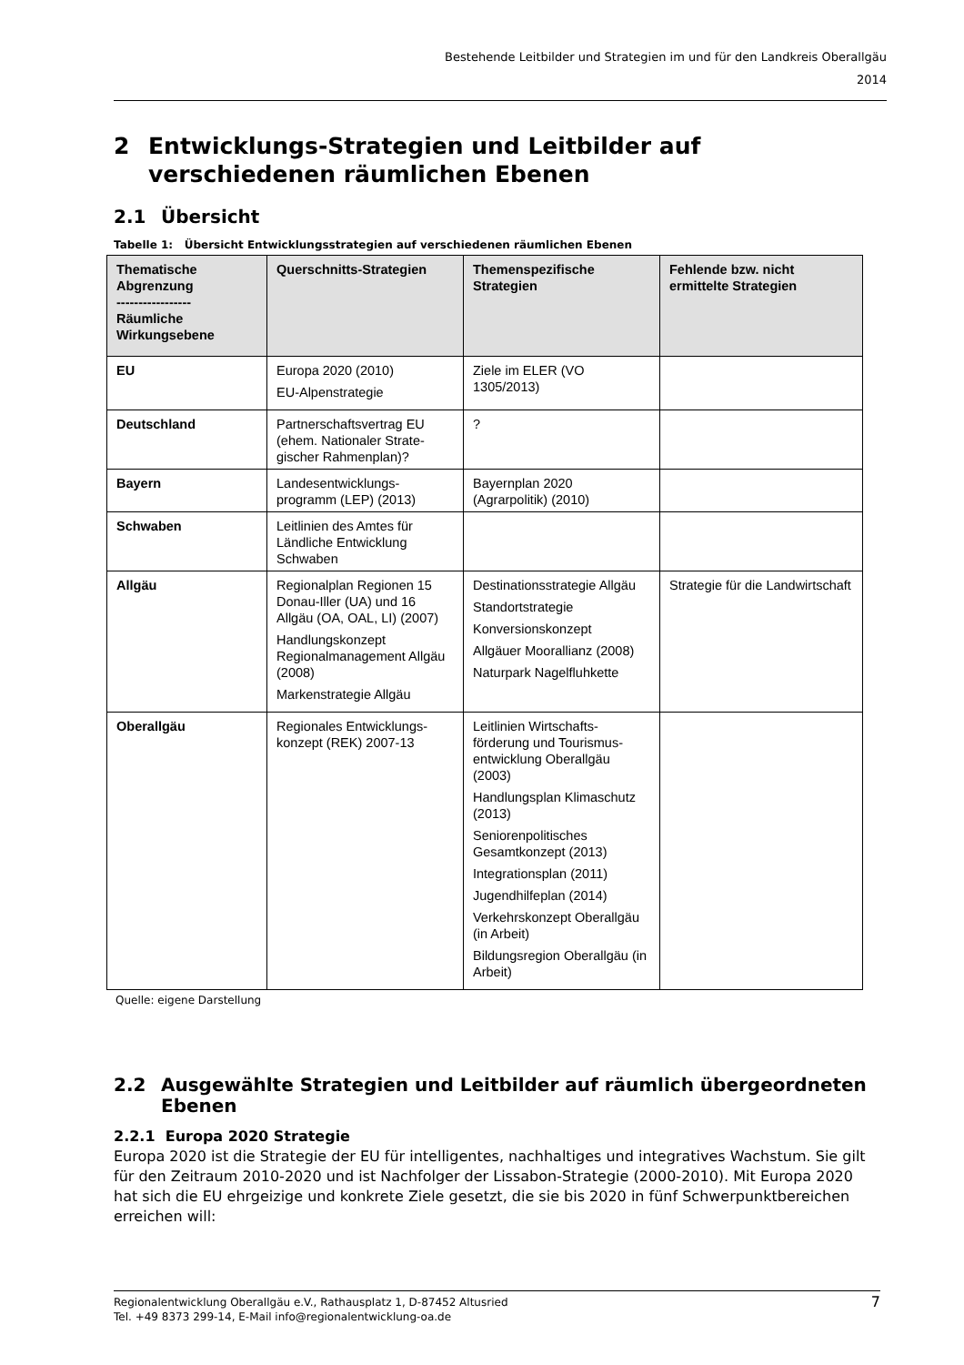Bestehende Leitbilder und Strategien im und für den Landkreis Oberallgäu
2014
2 Entwicklungs-Strategien und Leitbilder auf verschiedenen räumlichen Ebenen
2.1 Übersicht
Tabelle 1: Übersicht Entwicklungsstrategien auf verschiedenen räumlichen Ebenen
| Thematische Abgrenzung ----------------- Räumliche Wirkungsebene | Querschnitts-Strategien | Themenspezifische Strategien | Fehlende bzw. nicht ermittelte Strategien |
| --- | --- | --- | --- |
| EU | Europa 2020 (2010) EU-Alpenstrategie | Ziele im ELER (VO 1305/2013) | |
| Deutschland | Partnerschaftsvertrag EU (ehem. Nationaler Strate-gischer Rahmenplan)? | ? | |
| Bayern | Landesentwicklungs-programm (LEP) (2013) | Bayernplan 2020 (Agrarpolitik) (2010) | |
| Schwaben | Leitlinien des Amtes für Ländliche Entwicklung Schwaben | | |
| Allgäu | Regionalplan Regionen 15 Donau-Iller (UA) und 16 Allgäu (OA, OAL, LI) (2007) Handlungskonzept Regionalmanagement Allgäu (2008) Markenstrategie Allgäu | Destinationsstrategie Allgäu Standortstrategie Konversionskonzept Allgäuer Moorallianz (2008) Naturpark Nagelfluhkette | Strategie für die Landwirtschaft |
| Oberallgäu | Regionales Entwicklungs-konzept (REK) 2007-13 | Leitlinien Wirtschafts-förderung und Tourismus-entwicklung Oberallgäu (2003) Handlungsplan Klimaschutz (2013) Seniorenpolitisches Gesamtkonzept (2013) Integrationsplan (2011) Jugendhilfeplan (2014) Verkehrskonzept Oberallgäu (in Arbeit) Bildungsregion Oberallgäu (in Arbeit) | |
Quelle: eigene Darstellung
2.2 Ausgewählte Strategien und Leitbilder auf räumlich übergeordneten Ebenen
2.2.1 Europa 2020 Strategie
Europa 2020 ist die Strategie der EU für intelligentes, nachhaltiges und integratives Wachstum. Sie gilt für den Zeitraum 2010-2020 und ist Nachfolger der Lissabon-Strategie (2000-2010). Mit Europa 2020 hat sich die EU ehrgeizige und konkrete Ziele gesetzt, die sie bis 2020 in fünf Schwerpunktbereichen erreichen will:
Regionalentwicklung Oberallgäu e.V., Rathausplatz 1, D-87452 Altusried
Tel. +49 8373 299-14, E-Mail info@regionalentwicklung-oa.de
7